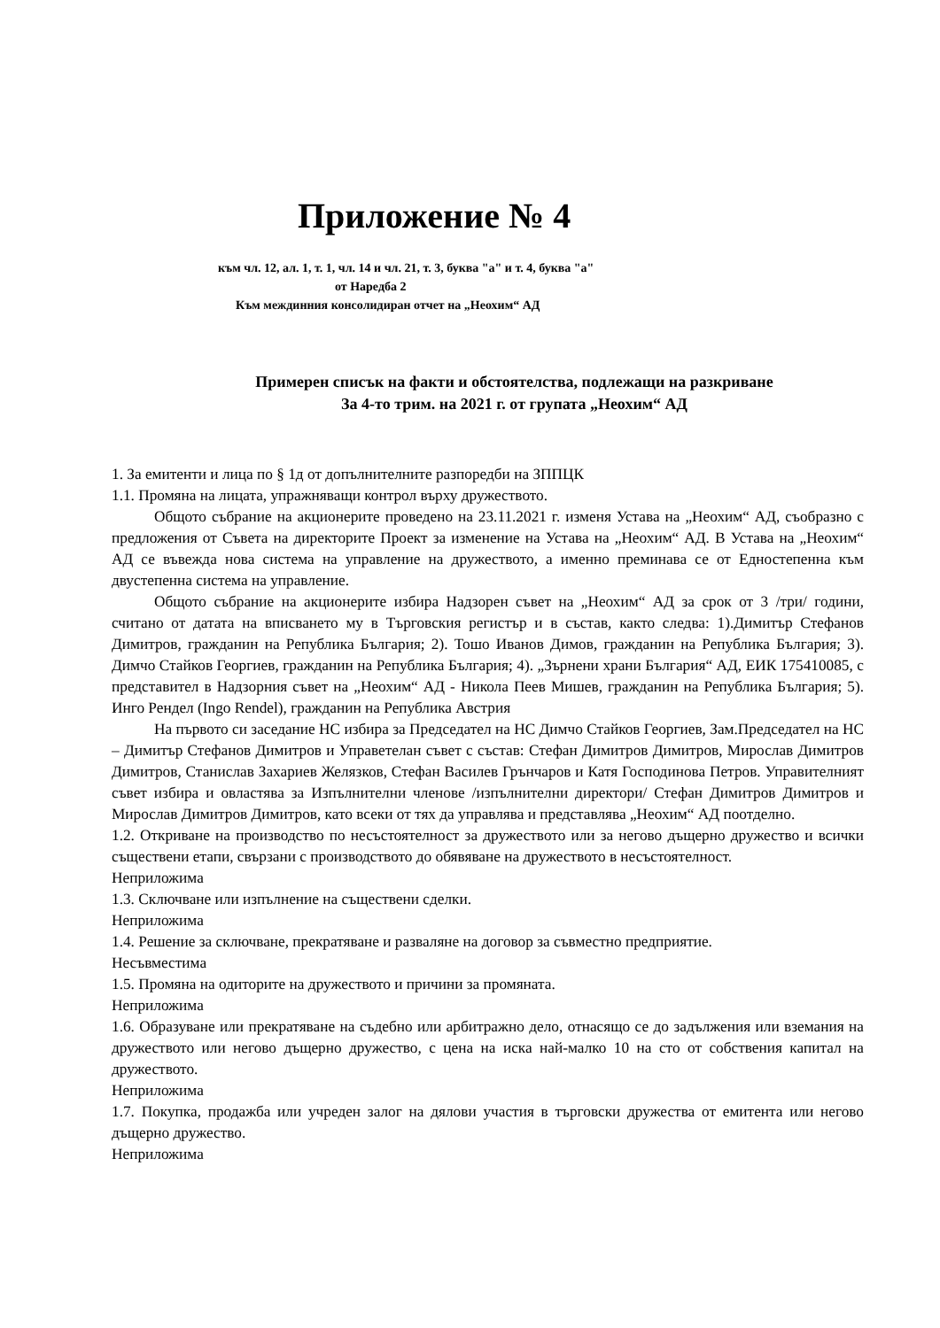Приложение № 4
към чл. 12, ал. 1, т. 1, чл. 14 и чл. 21, т. 3, буква "а" и т. 4, буква "а"
от Наредба 2
Към междинния консолидиран отчет на „Неохим“ АД
Примерен списък на факти и обстоятелства, подлежащи на разкриване
За 4-то трим. на 2021 г. от групата „Неохим“ АД
1. За емитенти и лица по § 1д от допълнителните разпоредби на ЗППЦК
1.1. Промяна на лицата, упражняващи контрол върху дружеството.
Общото събрание на акционерите проведено на 23.11.2021 г. изменя Устава на „Неохим“ АД, съобразно с предложения от Съвета на директорите Проект за изменение на Устава на „Неохим“ АД. В Устава на „Неохим“ АД се въвежда нова система на управление на дружеството, а именно преминава се от Едностепенна към двустепенна система на управление.
Общото събрание на акционерите избира Надзорен съвет на „Неохим“ АД за срок от 3 /три/ години, считано от датата на вписването му в Търговския регистър и в състав, както следва: 1).Димитър Стефанов Димитров, гражданин на Република България; 2). Тошо Иванов Димов, гражданин на Република България; 3). Димчо Стайков Георгиев, гражданин на Република България; 4). „Зърнени храни България“ АД, ЕИК 175410085, с представител в Надзорния съвет на „Неохим“ АД - Никола Пеев Мишев, гражданин на Република България; 5). Инго Рендел (Ingo Rendel), гражданин на Република Австрия
На първото си заседание НС избира за Председател на НС Димчо Стайков Георгиев, Зам.Председател на НС – Димитър Стефанов Димитров и Управетелан съвет с състав: Стефан Димитров Димитров, Мирослав Димитров Димитров, Станислав Захариев Желязков, Стефан Василев Грънчаров и Катя Господинова Петров. Управителният съвет избира и овластява за Изпълнителни членове /изпълнителни директори/ Стефан Димитров Димитров и Мирослав Димитров Димитров, като всеки от тях да управлява и представлява „Неохим“ АД поотделно.
1.2. Откриване на производство по несъстоятелност за дружеството или за негово дъщерно дружество и всички съществени етапи, свързани с производството до обявяване на дружеството в несъстоятелност.
Неприложима
1.3. Сключване или изпълнение на съществени сделки.
Неприложима
1.4. Решение за сключване, прекратяване и разваляне на договор за съвместно предприятие.
Несъвместима
1.5. Промяна на одиторите на дружеството и причини за промяната.
Неприложима
1.6. Образуване или прекратяване на съдебно или арбитражно дело, отнасящо се до задължения или вземания на дружеството или негово дъщерно дружество, с цена на иска най-малко 10 на сто от собствения капитал на дружеството.
Неприложима
1.7. Покупка, продажба или учреден залог на дялови участия в търговски дружества от емитента или негово дъщерно дружество.
Неприложима